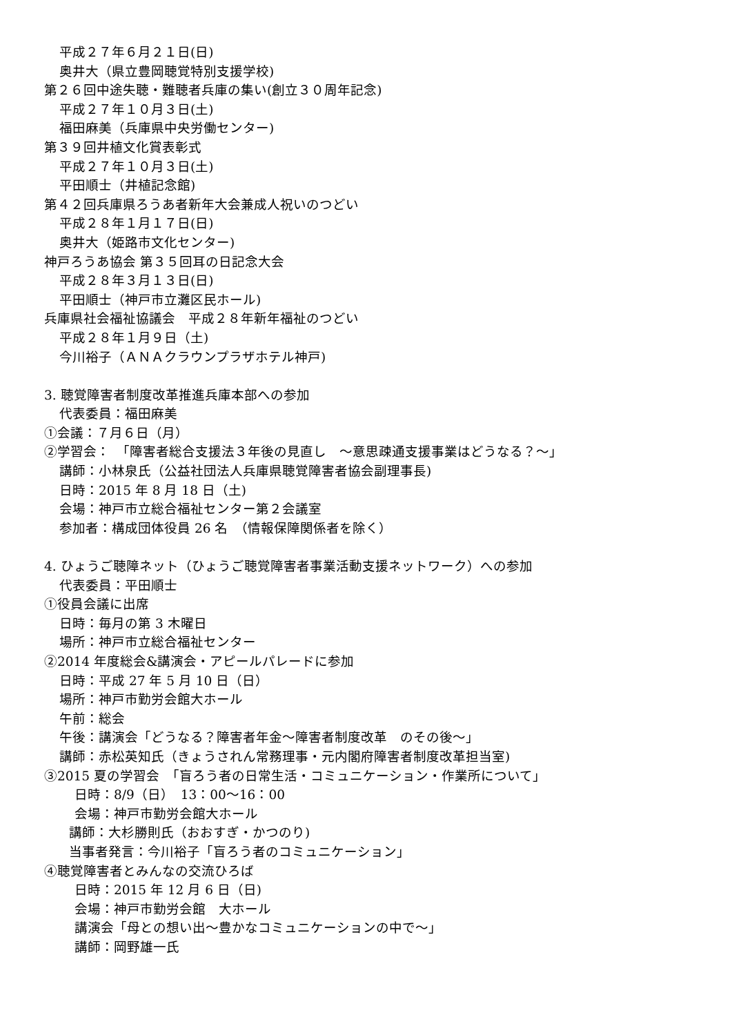平成２７年６月２１日(日)
奥井大（県立豊岡聴覚特別支援学校)
第２６回中途失聴・難聴者兵庫の集い(創立３０周年記念)
平成２７年１０月３日(土)
福田麻美（兵庫県中央労働センター)
第３９回井植文化賞表彰式
平成２７年１０月３日(土)
平田順士（井植記念館)
第４２回兵庫県ろうあ者新年大会兼成人祝いのつどい
平成２８年１月１７日(日)
奥井大（姫路市文化センター)
神戸ろうあ協会 第３５回耳の日記念大会
平成２８年３月１３日(日)
平田順士（神戸市立灘区民ホール)
兵庫県社会福祉協議会　平成２８年新年福祉のつどい
平成２８年１月９日（土)
今川裕子（ＡＮＡクラウンプラザホテル神戸)
3. 聴覚障害者制度改革推進兵庫本部への参加
代表委員：福田麻美
①会議：７月６日（月）
②学習会：　「障害者総合支援法３年後の見直し　～意思疎通支援事業はどうなる？～」
講師：小林泉氏（公益社団法人兵庫県聴覚障害者協会副理事長)
日時：2015 年 8 月 18 日（土)
会場：神戸市立総合福祉センター第２会議室
参加者：構成団体役員 26 名　（情報保障関係者を除く）
4. ひょうご聴障ネット（ひょうご聴覚障害者事業活動支援ネットワーク）への参加
代表委員：平田順士
①役員会議に出席
日時：毎月の第 3 木曜日
場所：神戸市立総合福祉センター
②2014 年度総会&講演会・アピールパレードに参加
日時：平成 27 年 5 月 10 日（日）
場所：神戸市勤労会館大ホール
午前：総会
午後：講演会「どうなる？障害者年金～障害者制度改革　のその後～」
講師：赤松英知氏（きょうされん常務理事・元内閣府障害者制度改革担当室)
③2015 夏の学習会　「盲ろう者の日常生活・コミュニケーション・作業所について」
日時：8/9（日）　13：00～16：00
会場：神戸市勤労会館大ホール
講師：大杉勝則氏（おおすぎ・かつのり)
当事者発言：今川裕子「盲ろう者のコミュニケーション」
④聴覚障害者とみんなの交流ひろば
日時：2015 年 12 月 6 日（日)
会場：神戸市勤労会館　大ホール
講演会「母との想い出～豊かなコミュニケーションの中で～」
講師：岡野雄一氏